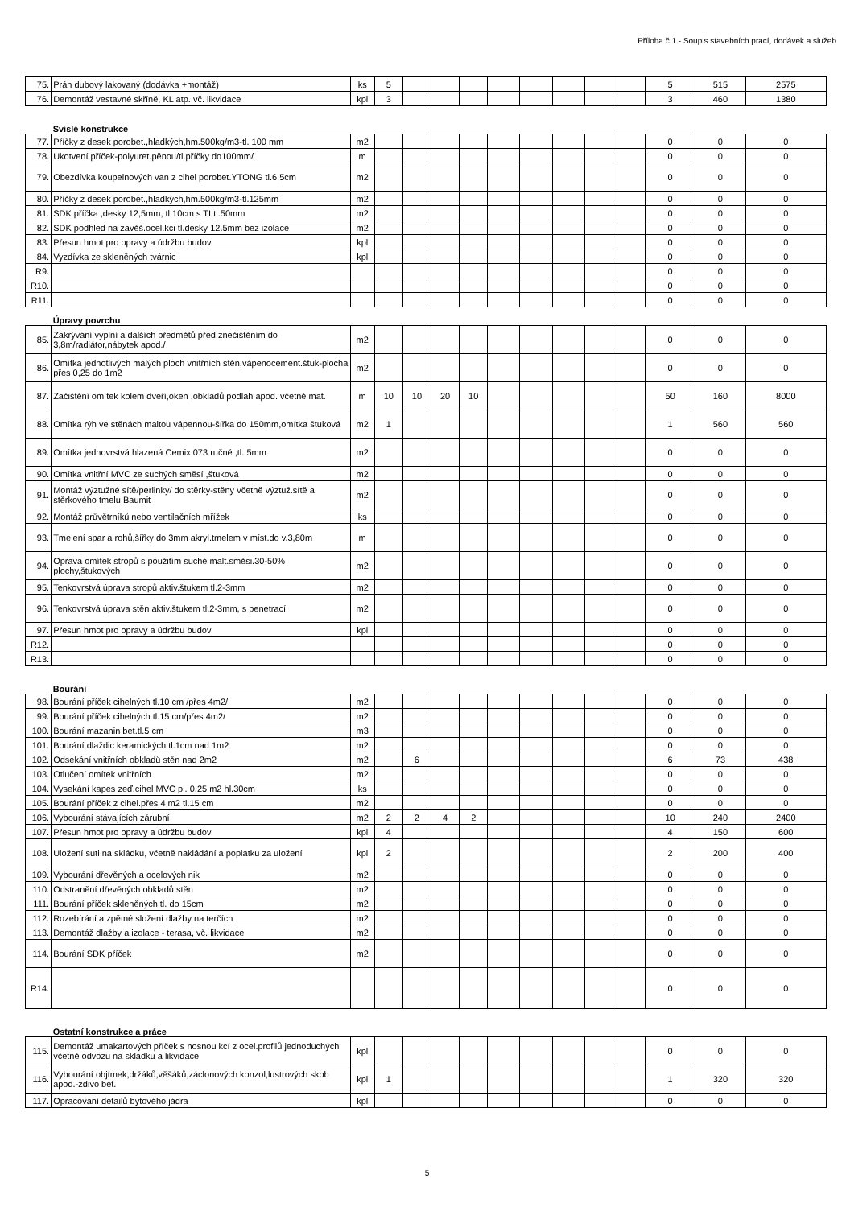Příloha č.1 - Soupis stavebních prací, dodávek a služeb
| 75. | Práh dubový lakovaný (dodávka +montáž) | ks | 5 | | | | | | | | | 5 | 515 | 2575 |
| 76. | Demontáž vestavné skříně, KL atp. vč. likvidace | kpl | 3 | | | | | | | | | 3 | 460 | 1380 |
| | Svislé konstrukce | | | | | | | | | | | | | |
| 77. | Příčky z desek porobet.,hladkých,hm.500kg/m3-tl. 100 mm | m2 | | | | | | | | | | 0 | 0 | 0 |
| 78. | Ukotvení příček-polyuret.pěnou/tl.příčky do100mm/ | m | | | | | | | | | | 0 | 0 | 0 |
| 79. | Obezdívka koupelnových van z cihel porobet.YTONG tl.6,5cm | m2 | | | | | | | | | | 0 | 0 | 0 |
| 80. | Příčky z desek porobet.,hladkých,hm.500kg/m3-tl.125mm | m2 | | | | | | | | | | 0 | 0 | 0 |
| 81. | SDK příčka ,desky 12,5mm, tl.10cm s TI tl.50mm | m2 | | | | | | | | | | 0 | 0 | 0 |
| 82. | SDK podhled na zavěš.ocel.kci tl.desky 12.5mm bez izolace | m2 | | | | | | | | | | 0 | 0 | 0 |
| 83. | Přesun hmot pro opravy a údržbu budov | kpl | | | | | | | | | | 0 | 0 | 0 |
| 84. | Vyzdívka ze skleněných tvárnic | kpl | | | | | | | | | | 0 | 0 | 0 |
| R9. | | | | | | | | | | | | 0 | 0 | 0 |
| R10. | | | | | | | | | | | | 0 | 0 | 0 |
| R11. | | | | | | | | | | | | 0 | 0 | 0 |
| | Úpravy povrchu | | | | | | | | | | | | | |
| 85. | Zakrývání výplní a dalších předmětů před znečištěním do 3,8m/radiátor,nábytek apod./ | m2 | | | | | | | | | | 0 | 0 | 0 |
| 86. | Omítka jednotlivých malých ploch vnitřních stěn,vápenocement.štuk-plocha přes 0,25 do 1m2 | m2 | | | | | | | | | | 0 | 0 | 0 |
| 87. | Začištění omítek kolem dveří,oken ,obkladů podlah apod. včetně mat. | m | 10 | 10 | 20 | 10 | | | | | | 50 | 160 | 8000 |
| 88. | Omítka rýh ve stěnách maltou vápennou-šířka do 150mm,omítka štuková | m2 | 1 | | | | | | | | | 1 | 560 | 560 |
| 89. | Omítka jednovrstvá hlazená Cemix 073 ručně ,tl. 5mm | m2 | | | | | | | | | | 0 | 0 | 0 |
| 90. | Omítka vnitřní MVC ze suchých směsí ,štuková | m2 | | | | | | | | | | 0 | 0 | 0 |
| 91. | Montáž výztužné sítě/perlinky/ do stěrky-stěny včetně výztuž.sítě a stěrkového tmelu Baumit | m2 | | | | | | | | | | 0 | 0 | 0 |
| 92. | Montáž průvětrníků nebo ventilačních mřížek | ks | | | | | | | | | | 0 | 0 | 0 |
| 93. | Tmelení spar a rohů,šířky do 3mm akryl.tmelem v míst.do v.3,80m | m | | | | | | | | | | 0 | 0 | 0 |
| 94. | Oprava omítek stropů s použitím suché malt.směsi.30-50% plochy,štukových | m2 | | | | | | | | | | 0 | 0 | 0 |
| 95. | Tenkovrstvá úprava stropů aktiv.štukem tl.2-3mm | m2 | | | | | | | | | | 0 | 0 | 0 |
| 96. | Tenkovrstvá úprava stěn aktiv.štukem tl.2-3mm, s penetrací | m2 | | | | | | | | | | 0 | 0 | 0 |
| 97. | Přesun hmot pro opravy a údržbu budov | kpl | | | | | | | | | | 0 | 0 | 0 |
| R12. | | | | | | | | | | | | 0 | 0 | 0 |
| R13. | | | | | | | | | | | | 0 | 0 | 0 |
| | Bourání | | | | | | | | | | | | | |
| 98. | Bourání příček cihelných tl.10 cm /přes 4m2/ | m2 | | | | | | | | | | 0 | 0 | 0 |
| 99. | Bourání příček cihelných tl.15 cm/přes 4m2/ | m2 | | | | | | | | | | 0 | 0 | 0 |
| 100. | Bourání mazanin bet.tl.5 cm | m3 | | | | | | | | | | 0 | 0 | 0 |
| 101. | Bourání dlaždic keramických tl.1cm nad 1m2 | m2 | | | | | | | | | | 0 | 0 | 0 |
| 102. | Odsekání vnitřních obkladů stěn nad 2m2 | m2 | | 6 | | | | | | | | 6 | 73 | 438 |
| 103. | Otlučení omítek vnitřních | m2 | | | | | | | | | | 0 | 0 | 0 |
| 104. | Vysekání kapes zeď.cihel MVC pl. 0,25 m2 hl.30cm | ks | | | | | | | | | | 0 | 0 | 0 |
| 105. | Bourání příček z cihel.přes 4 m2 tl.15 cm | m2 | | | | | | | | | | 0 | 0 | 0 |
| 106. | Vybourání stávajících zárubní | m2 | 2 | 2 | 4 | 2 | | | | | | 10 | 240 | 2400 |
| 107. | Přesun hmot pro opravy a údržbu budov | kpl | 4 | | | | | | | | | 4 | 150 | 600 |
| 108. | Uložení suti na skládku, včetně nakládání a poplatku za uložení | kpl | 2 | | | | | | | | | 2 | 200 | 400 |
| 109. | Vybourání dřevěných a ocelových nik | m2 | | | | | | | | | | 0 | 0 | 0 |
| 110. | Odstranění dřevěných obkladů stěn | m2 | | | | | | | | | | 0 | 0 | 0 |
| 111. | Bourání příček skleněných tl. do 15cm | m2 | | | | | | | | | | 0 | 0 | 0 |
| 112. | Rozebírání a zpětné složení dlažby na terčích | m2 | | | | | | | | | | 0 | 0 | 0 |
| 113. | Demontáž dlažby a izolace - terasa, vč. likvidace | m2 | | | | | | | | | | 0 | 0 | 0 |
| 114. | Bourání SDK příček | m2 | | | | | | | | | | 0 | 0 | 0 |
| R14. | | | | | | | | | | | | 0 | 0 | 0 |
| | Ostatní konstrukce a práce | | | | | | | | | | | | | |
| 115. | Demontáž umakartových příček s nosnou kcí z ocel.profilů jednoduchých včetně odvozu na skládku a likvidace | kpl | | | | | | | | | | 0 | 0 | 0 |
| 116. | Vybourání objímek,držáků,věšáků,záclonových konzol,lustrových skob apod.-zdivo bet. | kpl | 1 | | | | | | | | | 1 | 320 | 320 |
| 117. | Opracování detailů bytového jádra | kpl | | | | | | | | | | 0 | 0 | 0 |
5